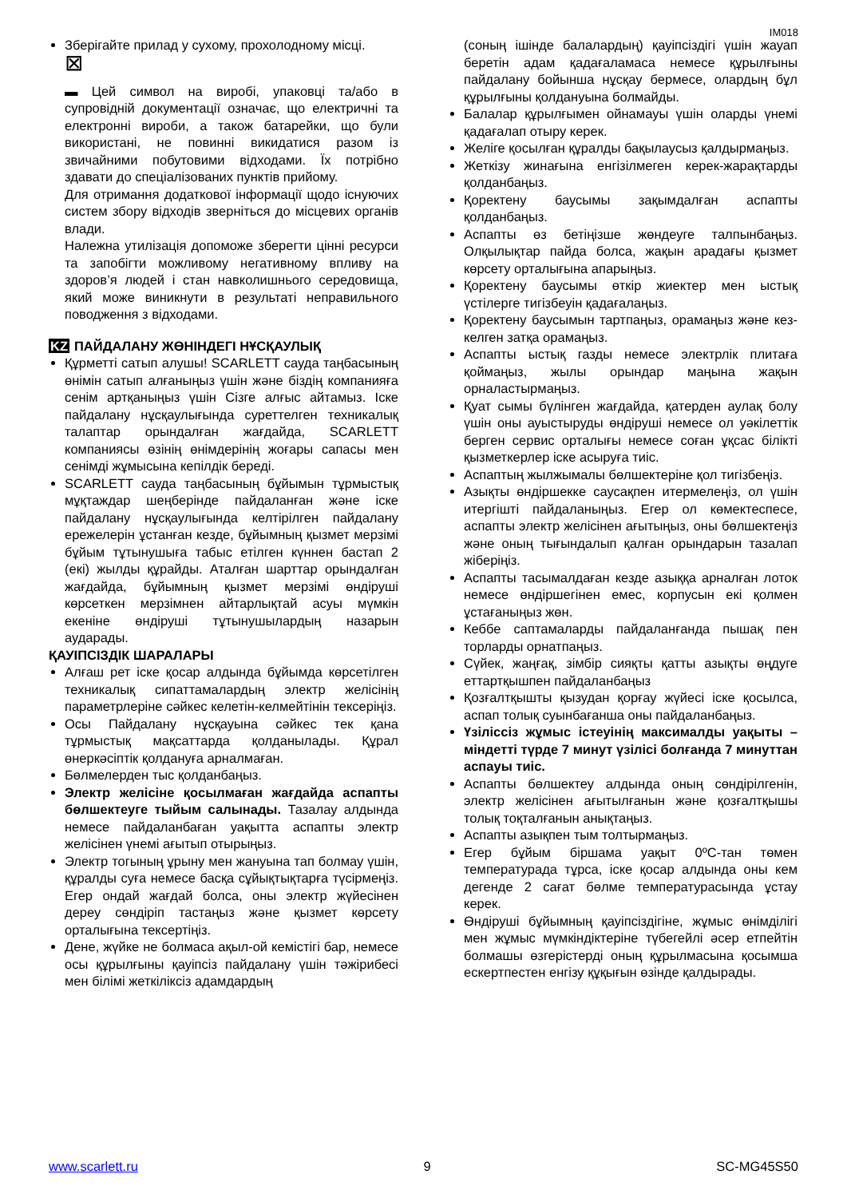IM018
Зберігайте прилад у сухому, прохолодному місці.
⊠
▬ Цей символ на виробі, упаковці та/або в супровідній документації означає, що електричні та електронні вироби, а також батарейки, що були використані, не повинні викидатися разом із звичайними побутовими відходами. Їх потрібно здавати до спеціалізованих пунктів прийому.
Для отримання додаткової інформації щодо існуючих систем збору відходів зверніться до місцевих органів влади.
Належна утилізація допоможе зберегти цінні ресурси та запобігти можливому негативному впливу на здоров’я людей і стан навколишнього середовища, який може виникнути в результаті неправильного поводження з відходами.
KZ ПАЙДАЛАНУ ЖӨНІНДЕГІ НҰСҚАУЛЫҚ
Құрметті сатып алушы! SCARLETT сауда таңбасының өнімін сатып алғаныңыз үшін және біздің компанияға сенім артқаныңыз үшін Сізге алғыс айтамыз. Іске пайдалану нұсқаулығында суреттелген техникалық талаптар орындалған жағдайда, SCARLETT компаниясы өзінің өнімдерінің жоғары сапасы мен сенімді жұмысына кепілдік береді.
SCARLETT сауда таңбасының бұйымын тұрмыстық мұқтаждар шеңберінде пайдаланған және іске пайдалану нұсқаулығында келтірілген пайдалану ережелерін ұстанған кезде, бұйымның қызмет мерзімі бұйым тұтынушыға табыс етілген күннен бастап 2 (екі) жылды құрайды. Аталған шарттар орындалған жағдайда, бұйымның қызмет мерзімі өндіруші көрсеткен мерзімнен айтарлықтай асуы мүмкін екеніне өндіруші тұтынушылардың назарын аударады.
ҚАУІПСІЗДІК ШАРАЛАРЫ
Алғаш рет іске қосар алдында бұйымда көрсетілген техникалық сипаттамалардың электр желісінің параметрлеріне сәйкес келетін-келмейтінін тексеріңіз.
Осы Пайдалану нұсқауына сәйкес тек қана тұрмыстық мақсаттарда қолданылады. Құрал өнеркәсіптік қолдануға арналмаған.
Бөлмелерден тыс қолданбаңыз.
Электр желісіне қосылмаған жағдайда аспапты бөлшектеуге тыйым салынады. Тазалау алдында немесе пайдаланбаған уақытта аспапты электр желісінен үнемі ағытып отырыңыз.
Электр тогының ұрыну мен жануына тап болмау үшін, құралды суға немесе басқа сұйықтықтарға түсірмеңіз. Егер ондай жағдай болса, оны электр жүйесінен дереу сөндіріп тастаңыз және қызмет көрсету орталығына тексертіңіз.
Дене, жүйке не болмаса ақыл-ой кемістігі бар, немесе осы құрылғыны қауіпсіз пайдалану үшін тәжірибесі мен білімі жеткіліксіз адамдардың
(соның ішінде балалардың) қауіпсіздігі үшін жауап беретін адам қадағаламаса немесе құрылғыны пайдалану бойынша нұсқау бермесе, олардың бұл құрылғыны қолдануына болмайды.
Балалар құрылғымен ойнамауы үшін оларды үнемі қадағалап отыру керек.
Желіге қосылған құралды бақылаусыз қалдырмаңыз.
Жеткізу жинағына енгізілмеген керек-жарақтарды қолданбаңыз.
Қоректену баусымы зақымдалған аспапты қолданбаңыз.
Аспапты өз бетіңізше жөндеуге талпынбаңыз. Олқылықтар пайда болса, жақын арадағы қызмет көрсету орталығына апарыңыз.
Қоректену баусымы өткір жиектер мен ыстық үстілерге тигізбеуін қадағалаңыз.
Қоректену баусымын тартпаңыз, орамаңыз және кез-келген затқа орамаңыз.
Аспапты ыстық газды немесе электрлік плитаға қоймаңыз, жылы орындар маңына жақын орналастырмаңыз.
Қуат сымы бүлінген жағдайда, қатерден аулақ болу үшін оны ауыстыруды өндіруші немесе ол уәкілеттік берген сервис орталығы немесе соған ұқсас білікті қызметкерлер іске асыруға тиіс.
Аспаптың жылжымалы бөлшектеріне қол тигізбеңіз.
Азықты өндіршекке саусақпен итермелеңіз, ол үшін итергішті пайдаланыңыз. Егер ол көмектеспесе, аспапты электр желісінен ағытыңыз, оны бөлшектеңіз және оның тығындалып қалған орындарын тазалап жіберіңіз.
Аспапты тасымалдаған кезде азыққа арналған лоток немесе өндіршегінен емес, корпусын екі қолмен ұстағаныңыз жөн.
Кеббе саптамаларды пайдаланғанда пышақ пен торларды орнатпаңыз.
Сүйек, жаңғақ, зімбір сияқты қатты азықты өңдуге еттартқышпен пайдаланбаңыз
Қозғалтқышты қызудан қорғау жүйесі іске қосылса, аспап толық суынбағанша оны пайдаланбаңыз.
Үзіліссіз жұмыс істеуінің максималды уақыты – міндетті түрде 7 минут үзілісі болғанда 7 минуттан аспауы тиіс.
Аспапты бөлшектеу алдында оның сөндірілгенін, электр желісінен ағытылғанын және қозғалтқышы толық тоқталғанын анықтаңыз.
Аспапты азықпен тым толтырмаңыз.
Егер бұйым біршама уақыт 0ºC-тан төмен температурада тұрса, іске қосар алдында оны кем дегенде 2 сағат бөлме температурасында ұстау керек.
Өндіруші бұйымның қауіпсіздігіне, жұмыс өнімділігі мен жұмыс мүмкіндіктеріне түбегейлі әсер етпейтін болмашы өзгерістерді оның құрылмасына қосымша ескертпестен енгізу құқығын өзінде қалдырады.
www.scarlett.ru 9 SC-MG45S50